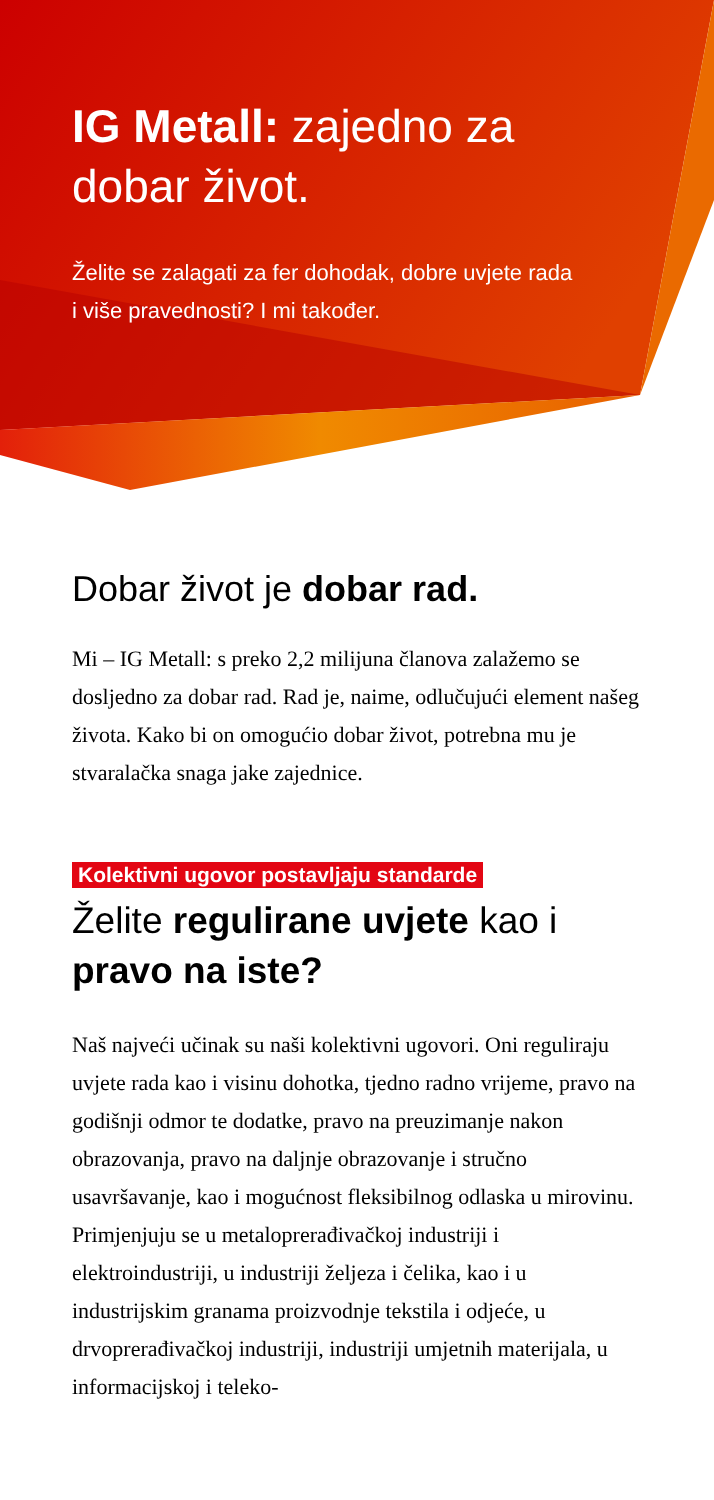IG Metall: zajedno za dobar život.
Želite se zalagati za fer dohodak, dobre uvjete rada
i više pravednosti? I mi također.
Dobar život je dobar rad.
Mi – IG Metall: s preko 2,2 milijuna članova zalažemo se dosljedno za dobar rad. Rad je, naime, odlučujući element našeg života. Kako bi on omogućio dobar život, potrebna mu je stvaralačka snaga jake zajednice.
Kolektivni ugovor postavljaju standarde
Želite regulirane uvjete kao i pravo na iste?
Naš najveći učinak su naši kolektivni ugovori. Oni reguliraju uvjete rada kao i visinu dohotka, tjedno radno vrijeme, pravo na godišnji odmor te dodatke, pravo na preuzimanje nakon obrazovanja, pravo na daljnje obrazovanje i stručno usavršavanje, kao i mogućnost fleksibilnog odlaska u mirovinu. Primjenjuju se u metaloprerađivačkoj industriji i elektroindustriji, u industriji željeza i čelika, kao i u industrijskim granama proizvodnje tekstila i odjeće, u drvoprerađivačkoj industriji, industriji umjetnih materijala, u informacijskoj i teleko-